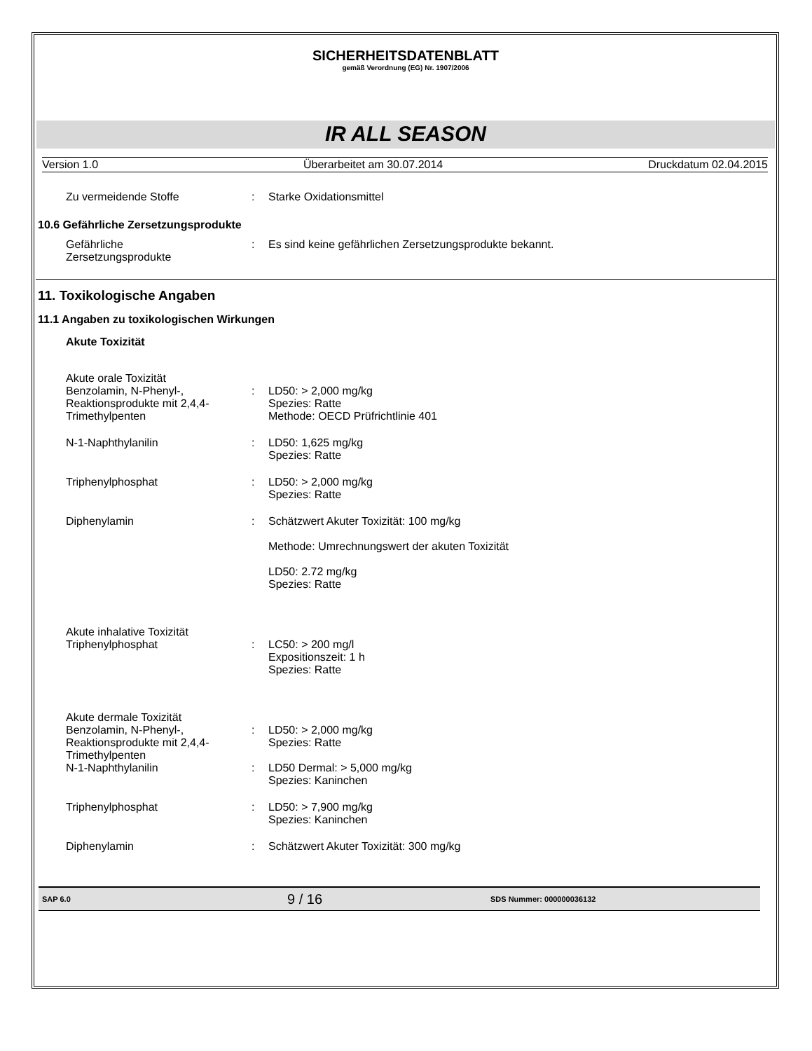SICHERHEITSDATENBLATT
gemäß Verordnung (EG) Nr. 1907/2006
IR ALL SEASON
Version 1.0 Überarbeitet am 30.07.2014 Druckdatum 02.04.2015
Zu vermeidende Stoffe : Starke Oxidationsmittel
10.6 Gefährliche Zersetzungsprodukte
Gefährliche
Zersetzungsprodukte
: Es sind keine gefährlichen Zersetzungsprodukte bekannt.
11. Toxikologische Angaben
11.1 Angaben zu toxikologischen Wirkungen
Akute Toxizität
Akute orale Toxizität
Benzolamin, N-Phenyl-, Reaktionsprodukte mit 2,4,4-Trimethylpenten
:
LD50: > 2,000 mg/kg
Spezies: Ratte
Methode: OECD Prüfrichtlinie 401
N-1-Naphthylanilin : LD50: 1,625 mg/kg
Spezies: Ratte
Triphenylphosphat : LD50: > 2,000 mg/kg
Spezies: Ratte
Diphenylamin : Schätzwert Akuter Toxizität: 100 mg/kg
Methode: Umrechnungswert der akuten Toxizität
LD50: 2.72 mg/kg
Spezies: Ratte
Akute inhalative Toxizität
Triphenylphosphat
:
LC50: > 200 mg/l
Expositionszeit: 1 h
Spezies: Ratte
Akute dermale Toxizität
Benzolamin, N-Phenyl-, Reaktionsprodukte mit 2,4,4-Trimethylpenten
N-1-Naphthylanilin
:
:
LD50: > 2,000 mg/kg
Spezies: Ratte
LD50 Dermal: > 5,000 mg/kg
Spezies: Kaninchen
Triphenylphosphat : LD50: > 7,900 mg/kg
Spezies: Kaninchen
Diphenylamin : Schätzwert Akuter Toxizität: 300 mg/kg
SAP 6.0 9 / 16 SDS Nummer: 000000036132